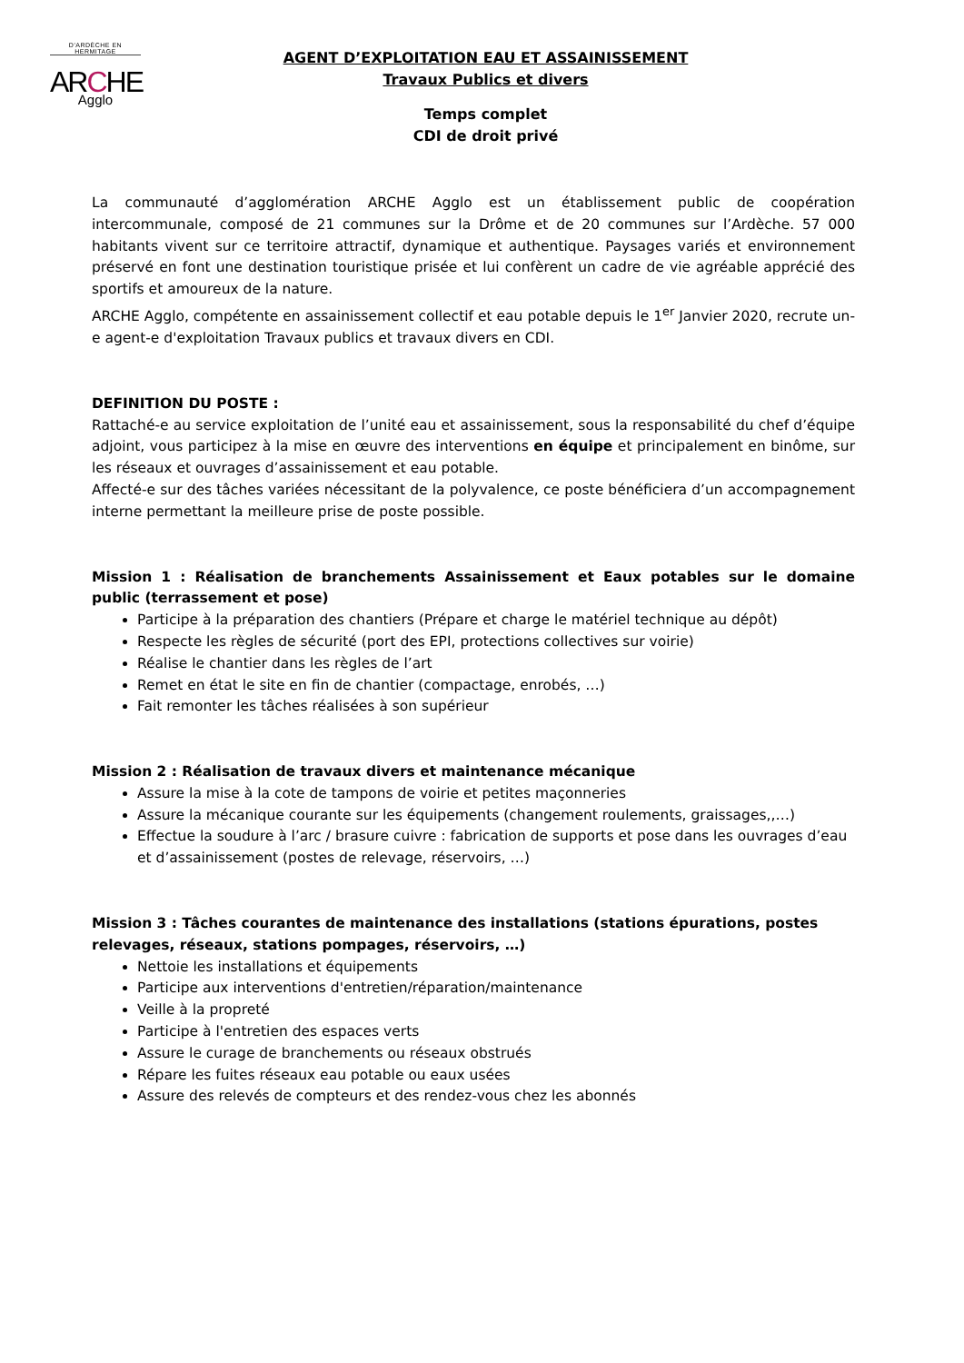D'ARDÈCHE EN HERMITAGE
ARCHE
Agglo
AGENT D’EXPLOITATION EAU ET ASSAINISSEMENT
Travaux Publics et divers
Temps complet
CDI de droit privé
La communauté d’agglomération ARCHE Agglo est un établissement public de coopération intercommunale, composé de 21 communes sur la Drôme et de 20 communes sur l’Ardèche. 57 000 habitants vivent sur ce territoire attractif, dynamique et authentique. Paysages variés et environnement préservé en font une destination touristique prisée et lui confèrent un cadre de vie agréable apprécié des sportifs et amoureux de la nature.
ARCHE Agglo, compétente en assainissement collectif et eau potable depuis le 1<sup>er</sup> Janvier 2020, recrute un-e agent-e d'exploitation Travaux publics et travaux divers en CDI.
DEFINITION DU POSTE :
Rattaché-e au service exploitation de l’unité eau et assainissement, sous la responsabilité du chef d’équipe adjoint, vous participez à la mise en œuvre des interventions en équipe et principalement en binôme, sur les réseaux et ouvrages d’assainissement et eau potable.
Affecté-e sur des tâches variées nécessitant de la polyvalence, ce poste bénéficiera d’un accompagnement interne permettant la meilleure prise de poste possible.
Mission 1 : Réalisation de branchements Assainissement et Eaux potables sur le domaine public (terrassement et pose)
Participe à la préparation des chantiers (Prépare et charge le matériel technique au dépôt)
Respecte les règles de sécurité (port des EPI, protections collectives sur voirie)
Réalise le chantier dans les règles de l’art
Remet en état le site en fin de chantier (compactage, enrobés, …)
Fait remonter les tâches réalisées à son supérieur
Mission 2 : Réalisation de travaux divers et maintenance mécanique
Assure la mise à la cote de tampons de voirie et petites maçonneries
Assure la mécanique courante sur les équipements (changement roulements, graissages,,…)
Effectue la soudure à l’arc / brasure cuivre : fabrication de supports et pose dans les ouvrages d’eau et d’assainissement (postes de relevage, réservoirs, …)
Mission 3 : Tâches courantes de maintenance des installations (stations épurations, postes relevages, réseaux, stations pompages, réservoirs, …)
Nettoie les installations et équipements
Participe aux interventions d'entretien/réparation/maintenance
Veille à la propreté
Participe à l'entretien des espaces verts
Assure le curage de branchements ou réseaux obstrués
Répare les fuites réseaux eau potable ou eaux usées
Assure des relevés de compteurs et des rendez-vous chez les abonnés